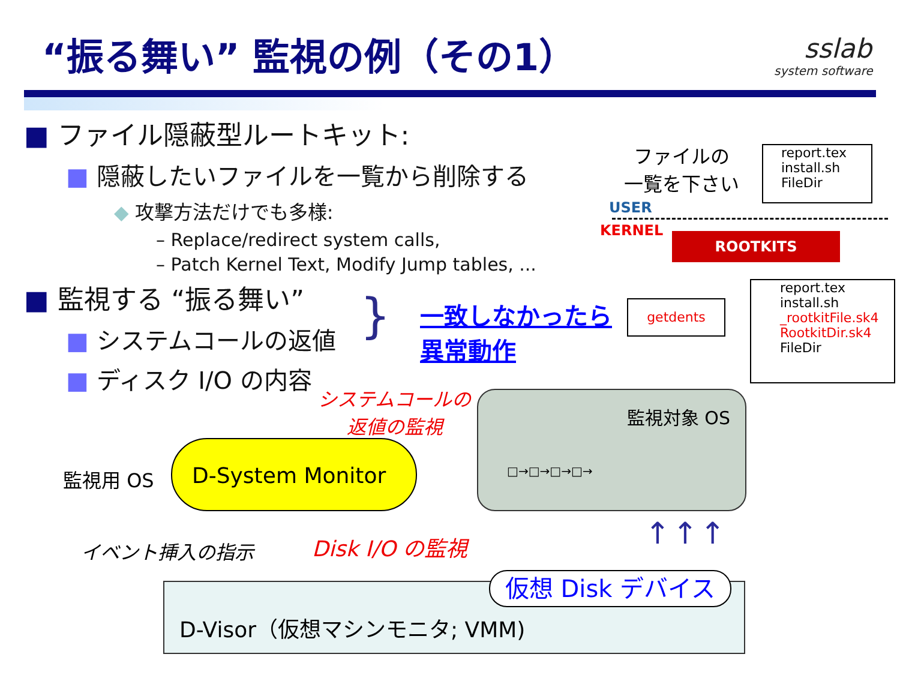“振る舞い” 監視の例（その1）
sslab
system software
■ ファイル隠蔽型ルートキット:
■ 隠蔽したいファイルを一覧から削除する
◆ 攻撃方法だけでも多様:
– Replace/redirect system calls,
– Patch Kernel Text, Modify Jump tables, ...
■ 監視する “振る舞い”
■ システムコールの返値
■ ディスク I/O の内容
}
一致しなかったら
異常動作
ファイルの
一覧を下さい
report.tex
install.sh
FileDir
USER
KERNEL
ROOTKITS
getdents
report.tex
install.sh
_rootkitFile.sk4
RootkitDir.sk4
FileDir
システムコールの
返値の監視
監視対象 OS
□→□→□→□→
監視用 OS
D-System Monitor
イベント挿入の指示 Disk I/O の監視
D-Visor（仮想マシンモニタ; VMM) 仮想 Disk デバイス
↑↑↑